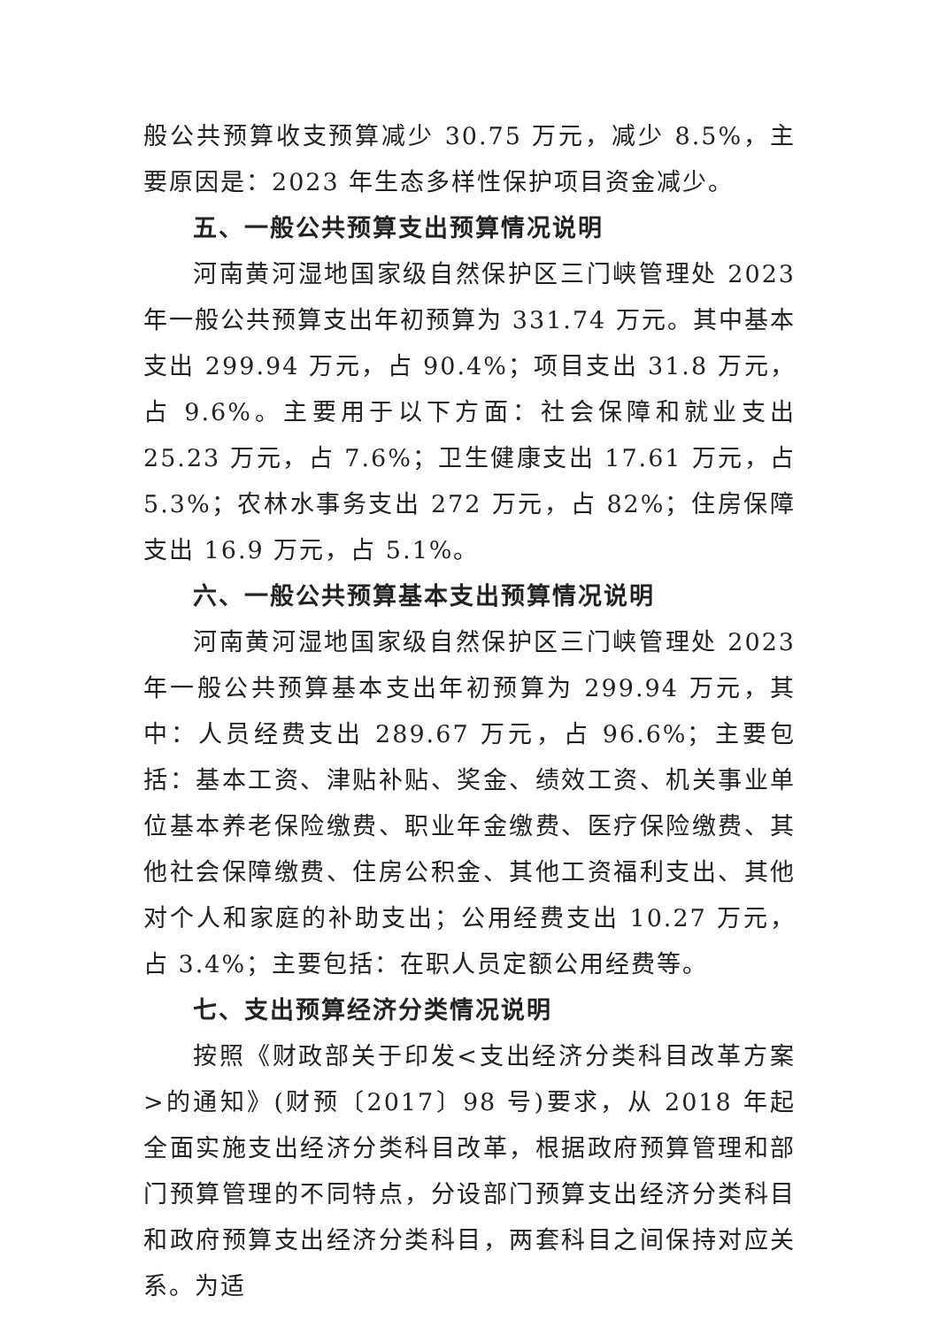般公共预算收支预算减少 30.75 万元，减少 8.5%，主要原因是：2023 年生态多样性保护项目资金减少。
五、一般公共预算支出预算情况说明
河南黄河湿地国家级自然保护区三门峡管理处 2023 年一般公共预算支出年初预算为 331.74 万元。其中基本支出 299.94 万元，占 90.4%；项目支出 31.8 万元，占 9.6%。主要用于以下方面：社会保障和就业支出 25.23 万元，占 7.6%；卫生健康支出 17.61 万元，占 5.3%；农林水事务支出 272 万元，占 82%；住房保障支出 16.9 万元，占 5.1%。
六、一般公共预算基本支出预算情况说明
河南黄河湿地国家级自然保护区三门峡管理处 2023 年一般公共预算基本支出年初预算为 299.94 万元，其中：人员经费支出 289.67 万元，占 96.6%；主要包括：基本工资、津贴补贴、奖金、绩效工资、机关事业单位基本养老保险缴费、职业年金缴费、医疗保险缴费、其他社会保障缴费、住房公积金、其他工资福利支出、其他对个人和家庭的补助支出；公用经费支出 10.27 万元，占 3.4%；主要包括：在职人员定额公用经费等。
七、支出预算经济分类情况说明
按照《财政部关于印发<支出经济分类科目改革方案>的通知》(财预〔2017〕98 号)要求，从 2018 年起全面实施支出经济分类科目改革，根据政府预算管理和部门预算管理的不同特点，分设部门预算支出经济分类科目和政府预算支出经济分类科目，两套科目之间保持对应关系。为适